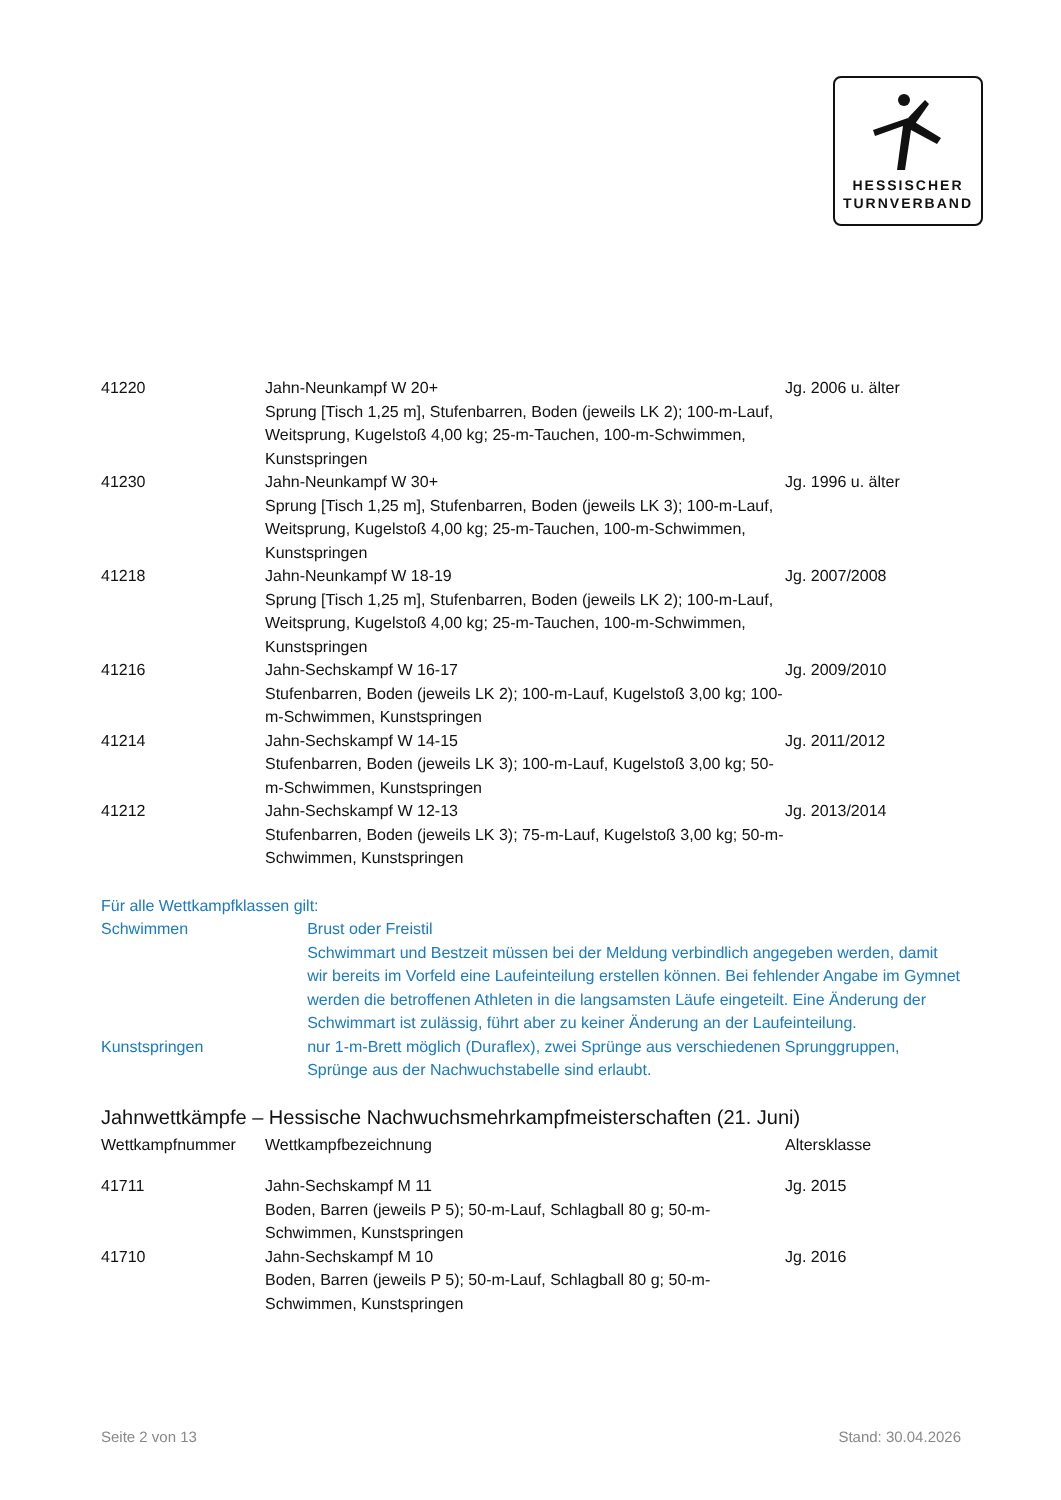HESSISCHER
TURNVERBAND
| 41220 | Jahn-Neunkampf W 20+ Sprung [Tisch 1,25 m], Stufenbarren, Boden (jeweils LK 2); 100-m-Lauf, Weitsprung, Kugelstoß 4,00 kg; 25-m-Tauchen, 100-m-Schwimmen, Kunstspringen | Jg. 2006 u. älter |
| 41230 | Jahn-Neunkampf W 30+ Sprung [Tisch 1,25 m], Stufenbarren, Boden (jeweils LK 3); 100-m-Lauf, Weitsprung, Kugelstoß 4,00 kg; 25-m-Tauchen, 100-m-Schwimmen, Kunstspringen | Jg. 1996 u. älter |
| 41218 | Jahn-Neunkampf W 18-19 Sprung [Tisch 1,25 m], Stufenbarren, Boden (jeweils LK 2); 100-m-Lauf, Weitsprung, Kugelstoß 4,00 kg; 25-m-Tauchen, 100-m-Schwimmen, Kunstspringen | Jg. 2007/2008 |
| 41216 | Jahn-Sechskampf W 16-17 Stufenbarren, Boden (jeweils LK 2); 100-m-Lauf, Kugelstoß 3,00 kg; 100-m-Schwimmen, Kunstspringen | Jg. 2009/2010 |
| 41214 | Jahn-Sechskampf W 14-15 Stufenbarren, Boden (jeweils LK 3); 100-m-Lauf, Kugelstoß 3,00 kg; 50-m-Schwimmen, Kunstspringen | Jg. 2011/2012 |
| 41212 | Jahn-Sechskampf W 12-13 Stufenbarren, Boden (jeweils LK 3); 75-m-Lauf, Kugelstoß 3,00 kg; 50-m-Schwimmen, Kunstspringen | Jg. 2013/2014 |
| Für alle Wettkampfklassen gilt: | |
| Schwimmen | Brust oder Freistil Schwimmart und Bestzeit müssen bei der Meldung verbindlich angegeben werden, damit wir bereits im Vorfeld eine Laufeinteilung erstellen können. Bei fehlender Angabe im Gymnet werden die betroffenen Athleten in die langsamsten Läufe eingeteilt. Eine Änderung der Schwimmart ist zulässig, führt aber zu keiner Änderung an der Laufeinteilung. |
| Kunstspringen | nur 1-m-Brett möglich (Duraflex), zwei Sprünge aus verschiedenen Sprunggruppen, Sprünge aus der Nachwuchstabelle sind erlaubt. |
Jahnwettkämpfe – Hessische Nachwuchsmehrkampfmeisterschaften (21. Juni)
| Wettkampfnummer | Wettkampfbezeichnung | Altersklasse |
| --- | --- | --- |
| 41711 | Jahn-Sechskampf M 11 Boden, Barren (jeweils P 5); 50-m-Lauf, Schlagball 80 g; 50-m-Schwimmen, Kunstspringen | Jg. 2015 |
| 41710 | Jahn-Sechskampf M 10 Boden, Barren (jeweils P 5); 50-m-Lauf, Schlagball 80 g; 50-m-Schwimmen, Kunstspringen | Jg. 2016 |
Seite 2 von 13 Stand: 30.04.2026